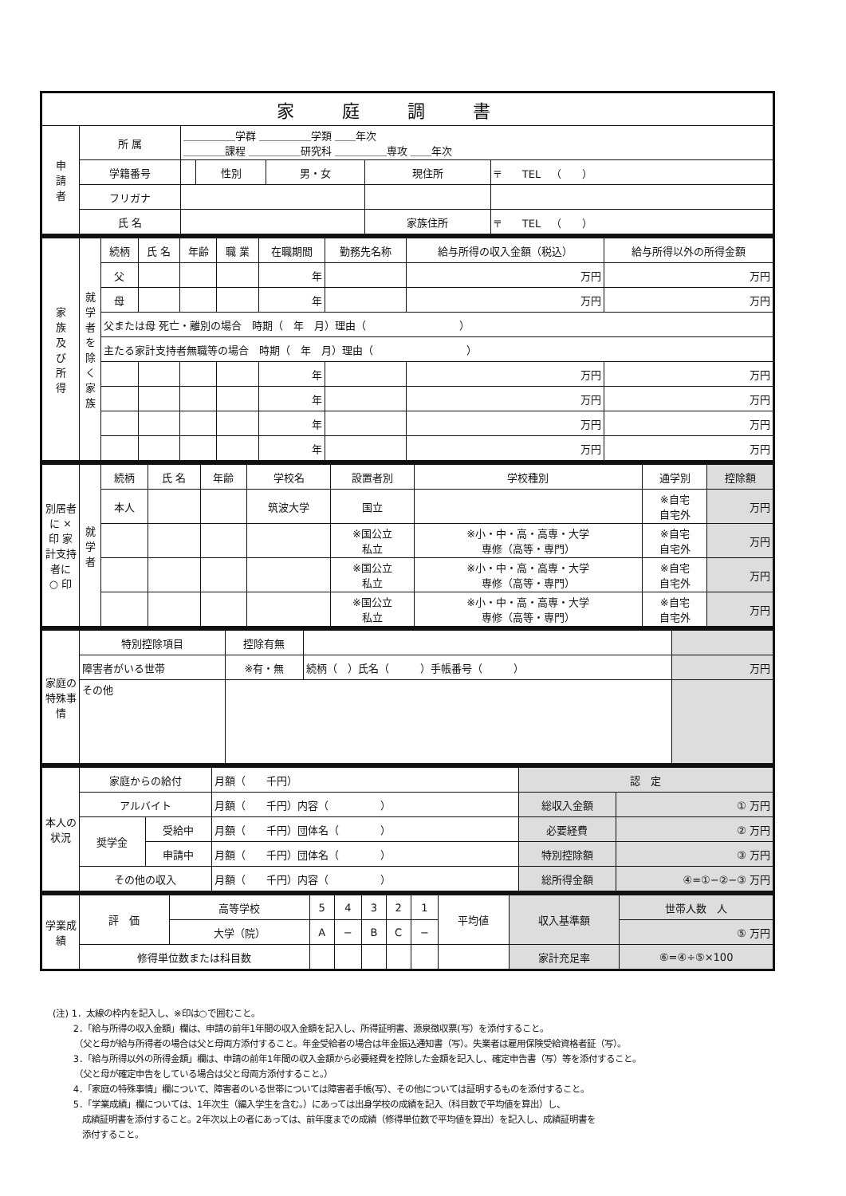| 家庭調書 | | | | | | |
| --- | --- | --- | --- | --- | --- | --- |
| 申 請 者 | 所 属 | ＿＿＿＿＿学群 ＿＿＿＿＿学類 ＿＿年次 ＿＿＿＿課程 ＿＿＿＿＿研究科 ＿＿＿＿＿専攻 ＿＿年次 | | | | |
| | 学籍番号 | | 性別 | 男・女 | 現住所 | 〒 TEL （ ） |
| | フリガナ | | | | | |
| | 氏 名 | | | | 家族住所 | 〒 TEL （ ） |
| 家 族 及 び 所 得 | 就学者を除く家族 | 続柄 | 氏 名 | 年齢 | 職 業 | 在職期間 | 勤務先名称 | 給与所得の収入金額（税込） | 給与所得以外の所得金額 |
| --- | --- | --- | --- | --- | --- | --- | --- | --- | --- |
| | | 父 | | | | 年 | | 万円 | 万円 |
| | | 母 | | | | 年 | | 万円 | 万円 |
| | | 父または母 死亡・離別の場合 時期（ 年 月）理由（ ） | | | | | | | |
| | | 主たる家計支持者無職等の場合 時期（ 年 月）理由（ ） | | | | | | | |
| | | | | | | 年 | | 万円 | 万円 |
| | | | | | | 年 | | 万円 | 万円 |
| | | | | | | 年 | | 万円 | 万円 |
| | | | | | | 年 | | 万円 | 万円 |
| 別居者に × 印 家計支持者に ○ 印 | 就学者 | 続柄 | 氏 名 | 年齢 | 学校名 | 設置者別 | 学校種別 | 通学別 | 控除額 |
| --- | --- | --- | --- | --- | --- | --- | --- | --- | --- |
| | | 本人 | | | 筑波大学 | 国立 | | ※自宅 自宅外 | 万円 |
| | | | | | | ※国公立 私立 | ※小・中・高・高専・大学 専修（高等・専門） | ※自宅 自宅外 | 万円 |
| | | | | | | ※国公立 私立 | ※小・中・高・高専・大学 専修（高等・専門） | ※自宅 自宅外 | 万円 |
| | | | | | | ※国公立 私立 | ※小・中・高・高専・大学 専修（高等・専門） | ※自宅 自宅外 | 万円 |
| 家庭の特殊事情 | 特別控除項目 | 控除有無 | | |
| | 障害者がいる世帯 | ※有・無 | 続柄（ ）氏名（ ）手帳番号（ ） | 万円 |
| | その他 | | | |
| 本人の状況 | 家庭からの給付 | | 月額（ 千円） | 認 定 | |
| | アルバイト | | 月額（ 千円）内容（ ） | 総収入金額 | ① 万円 |
| | 奨学金 | 受給中 | 月額（ 千円）団体名（ ） | 必要経費 | ② 万円 |
| | | 申請中 | 月額（ 千円）団体名（ ） | 特別控除額 | ③ 万円 |
| | その他の収入 | | 月額（ 千円）内容（ ） | 総所得金額 | ④=①−②−③ 万円 |
| 学業成績 | 評 価 | 高等学校 | 5 | 4 | 3 | 2 | 1 | 平均値 | 収入基準額 | 世帯人数 人 |
| | | 大学（院） | A | − | B | C | − | | | ⑤ 万円 |
| | 修得単位数または科目数 | | | | | | | | 家計充足率 | ⑥=④÷⑤×100 |
(注) 1．太線の枠内を記入し、※印は○で囲むこと。
　　 2．「給与所得の収入金額」欄は、申請の前年1年間の収入金額を記入し、所得証明書、源泉徴収票(写）を添付すること。
　　　（父と母が給与所得者の場合は父と母両方添付すること。年金受給者の場合は年金振込通知書（写）。失業者は雇用保険受給資格者証（写）。
　　 3．「給与所得以外の所得金額」欄は、申請の前年1年間の収入金額から必要経費を控除した金額を記入し、確定申告書（写）等を添付すること。
　　　（父と母が確定申告をしている場合は父と母両方添付すること。）
　　 4．「家庭の特殊事情」欄について、障害者のいる世帯については障害者手帳(写）、その他については証明するものを添付すること。
　　 5．「学業成績」欄については、1年次生（編入学生を含む。）にあっては出身学校の成績を記入（科目数で平均値を算出）し、
　　　 成績証明書を添付すること。2年次以上の者にあっては、前年度までの成績（修得単位数で平均値を算出）を記入し、成績証明書を
　　　 添付すること。